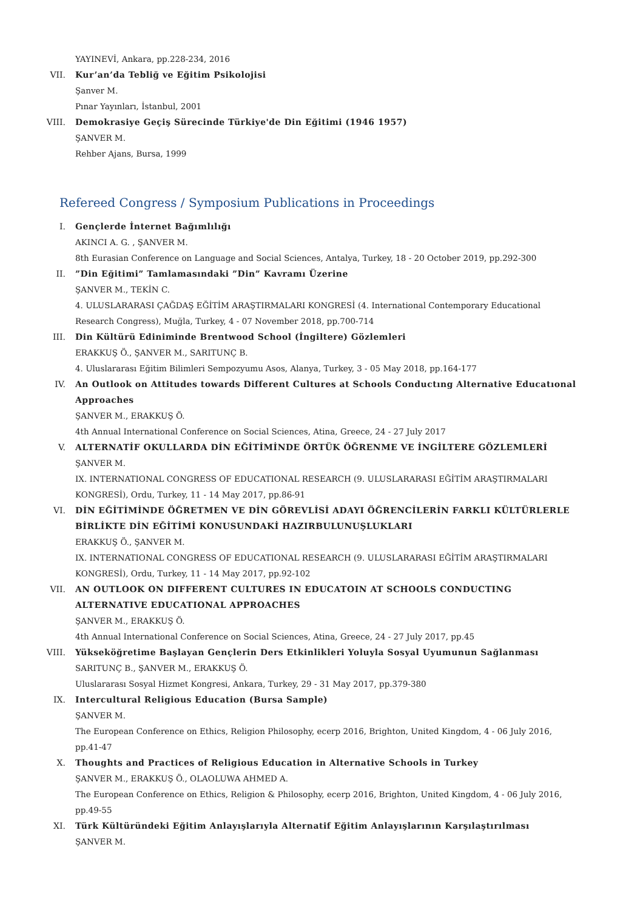YAYINEVİ, Ankara, pp.228-234, 2016
VII. Kur’an’da Tebliğ ve Eğitim Psikolojisi
Şanver M.
Pınar Yayınları, İstanbul, 2001
VIII. Demokrasiye Geçiş Sürecinde Türkiye'de Din Eğitimi (1946 1957)
ŞANVER M.
Rehber Ajans, Bursa, 1999
Refereed Congress / Symposium Publications in Proceedings
I. Gençlerde İnternet Bağımlılığı
AKINCI A. G. , ŞANVER M.
8th Eurasian Conference on Language and Social Sciences, Antalya, Turkey, 18 - 20 October 2019, pp.292-300
II. ”Din Eğitimi” Tamlamasındaki ”Din” Kavramı Üzerine
ŞANVER M., TEKİN C.
4. ULUSLARARASI ÇAĞDAŞ EĞİTİM ARAŞTIRMALARI KONGRESİ (4. International Contemporary Educational Research Congress), Muğla, Turkey, 4 - 07 November 2018, pp.700-714
III. Din Kültürü Ediniminde Brentwood School (İngiltere) Gözlemleri
ERAKKUŞ Ö., ŞANVER M., SARITUNÇ B.
4. Uluslararası Eğitim Bilimleri Sempozyumu Asos, Alanya, Turkey, 3 - 05 May 2018, pp.164-177
IV. An Outlook on Attitudes towards Different Cultures at Schools Conductıng Alternative Educatıonal Approaches
ŞANVER M., ERAKKUŞ Ö.
4th Annual International Conference on Social Sciences, Atina, Greece, 24 - 27 July 2017
V. ALTERNATİF OKULLARDA DİN EĞİTİMİNDE ÖRTÜK ÖĞRENME VE İNGİLTERE GÖZLEMLERİ
ŞANVER M.
IX. INTERNATIONAL CONGRESS OF EDUCATIONAL RESEARCH (9. ULUSLARARASI EĞİTİM ARAŞTIRMALARI KONGRESİ), Ordu, Turkey, 11 - 14 May 2017, pp.86-91
VI. DİN EĞİTİMİNDE ÖĞRETMEN VE DİN GÖREVLİSİ ADAYI ÖĞRENCİLERİN FARKLI KÜLTÜRLERLE BİRLİKTE DİN EĞİTİMİ KONUSUNDAKİ HAZIRBULUNUŞLUKLARI
ERAKKUŞ Ö., ŞANVER M.
IX. INTERNATIONAL CONGRESS OF EDUCATIONAL RESEARCH (9. ULUSLARARASI EĞİTİM ARAŞTIRMALARI KONGRESİ), Ordu, Turkey, 11 - 14 May 2017, pp.92-102
VII. AN OUTLOOK ON DIFFERENT CULTURES IN EDUCATOIN AT SCHOOLS CONDUCTING ALTERNATIVE EDUCATIONAL APPROACHES
ŞANVER M., ERAKKUŞ Ö.
4th Annual International Conference on Social Sciences, Atina, Greece, 24 - 27 July 2017, pp.45
VIII. Yükseköğretime Başlayan Gençlerin Ders Etkinlikleri Yoluyla Sosyal Uyumunun Sağlanması
SARITUNÇ B., ŞANVER M., ERAKKUŞ Ö.
Uluslararası Sosyal Hizmet Kongresi, Ankara, Turkey, 29 - 31 May 2017, pp.379-380
IX. Intercultural Religious Education (Bursa Sample)
ŞANVER M.
The European Conference on Ethics, Religion Philosophy, ecerp 2016, Brighton, United Kingdom, 4 - 06 July 2016, pp.41-47
X. Thoughts and Practices of Religious Education in Alternative Schools in Turkey
ŞANVER M., ERAKKUŞ Ö., OLAOLUWA AHMED A.
The European Conference on Ethics, Religion & Philosophy, ecerp 2016, Brighton, United Kingdom, 4 - 06 July 2016, pp.49-55
XI. Türk Kültüründeki Eğitim Anlayışlarıyla Alternatif Eğitim Anlayışlarının Karşılaştırılması
ŞANVER M.